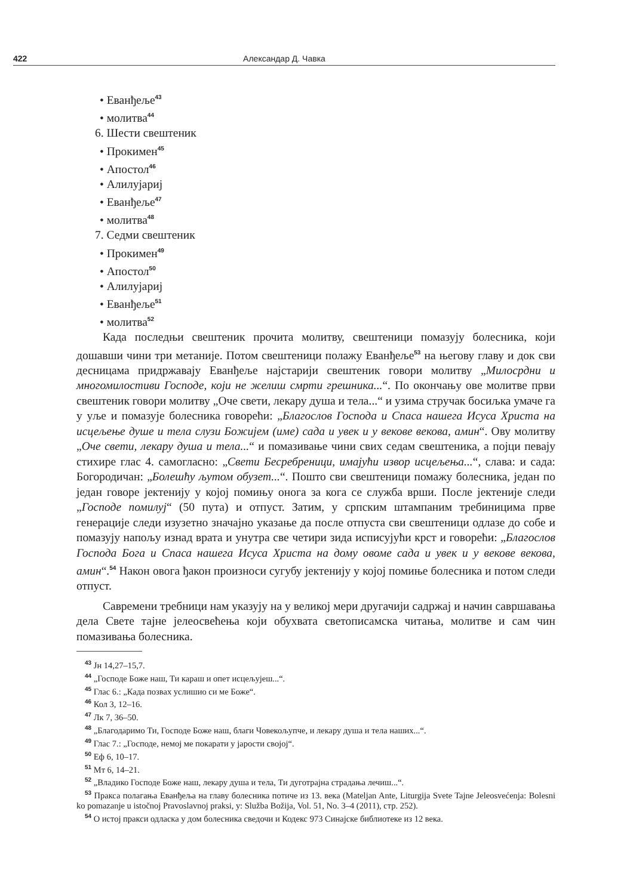422 Александар Д. Чавка
• Еванђеље<sup>43</sup>
• молитва<sup>44</sup>
6. Шести свештеник
• Прокимен<sup>45</sup>
• Апостол<sup>46</sup>
• Алилујариј
• Еванђеље<sup>47</sup>
• молитва<sup>48</sup>
7. Седми свештеник
• Прокимен<sup>49</sup>
• Апостол<sup>50</sup>
• Алилујариј
• Еванђеље<sup>51</sup>
• молитва<sup>52</sup>
Када последњи свештеник прочита молитву, свештеници помазују болесника, који дошавши чини три метаније. Потом свештеници полажу Еванђеље<sup>53</sup> на његову главу и док сви десницама придржавају Еванђеље најстарији свештеник говори молитву „Милосрдни и многомилостиви Господе, који не желиш смрти грешника...“. По окончању ове молитве први свештеник говори молитву „Оче свети, лекару душа и тела...“ и узима стручак босиљка умаче га у уље и помазује болесника говорећи: „Благослов Господа и Спаса нашега Исуса Христа на исцељење душе и тела слузи Божијем (име) сада и увек и у векове векова, амин“. Ову молитву „Оче свети, лекару душа и тела...“ и помазивање чини свих седам свештеника, а појци певају стихире глас 4. самогласно: „Свети Бесребреници, имајући извор исцељења...“, слава: и сада: Богородичан: „Болешћу љутом обузет...“. Пошто сви свештеници помажу болесника, један по један говоре јектенију у којој помињу онога за кога се служба врши. После јектеније следи „Господе помилуј“ (50 пута) и отпуст. Затим, у српским штампаним требиницима прве генерације следи изузетно значајно указање да после отпуста сви свештеници одлазе до собе и помазују напољу изнад врата и унутра све четири зида исписујући крст и говорећи: „Благослов Господа Бога и Спаса нашега Исуса Христа на дому овоме сада и увек и у векове векова, амин“.<sup>54</sup> Након овога ђакон произноси сугубу јектенију у којој помиње болесника и потом следи отпуст.
Савремени требници нам указују на у великој мери другачији садржај и начин савршавања дела Свете тајне јелеосвећења који обухвата светописамска читања, молитве и сам чин помазивања болесника.
<sup>43</sup> Јн 14,27–15,7.
<sup>44</sup> „Господе Боже наш, Ти караш и опет исцељујеш...“.
<sup>45</sup> Глас 6.: „Када позвах услишио си ме Боже“.
<sup>46</sup> Кол 3, 12–16.
<sup>47</sup> Лк 7, 36–50.
<sup>48</sup> „Благодаримо Ти, Господе Боже наш, благи Човекољупче, и лекару душа и тела наших...“.
<sup>49</sup> Глас 7.: „Господе, немој ме покарати у јарости својој“.
<sup>50</sup> Еф 6, 10–17.
<sup>51</sup> Мт 6, 14–21.
<sup>52</sup> „Владико Господе Боже наш, лекару душа и тела, Ти дуготрајна страдања лечиш...“.
<sup>53</sup> Пракса полагања Еванђеља на главу болесника потиче из 13. века (Mateljan Ante, Liturgija Svete Tajne Jeleosvećenja: Bolesni ko pomazanje u istočnoj Pravoslavnoj praksi, у: Služba Božija, Vol. 51, No. 3–4 (2011), стр. 252).
<sup>54</sup> О истој пракси одласка у дом болесника сведочи и Кодекс 973 Синајске библиотеке из 12 века.